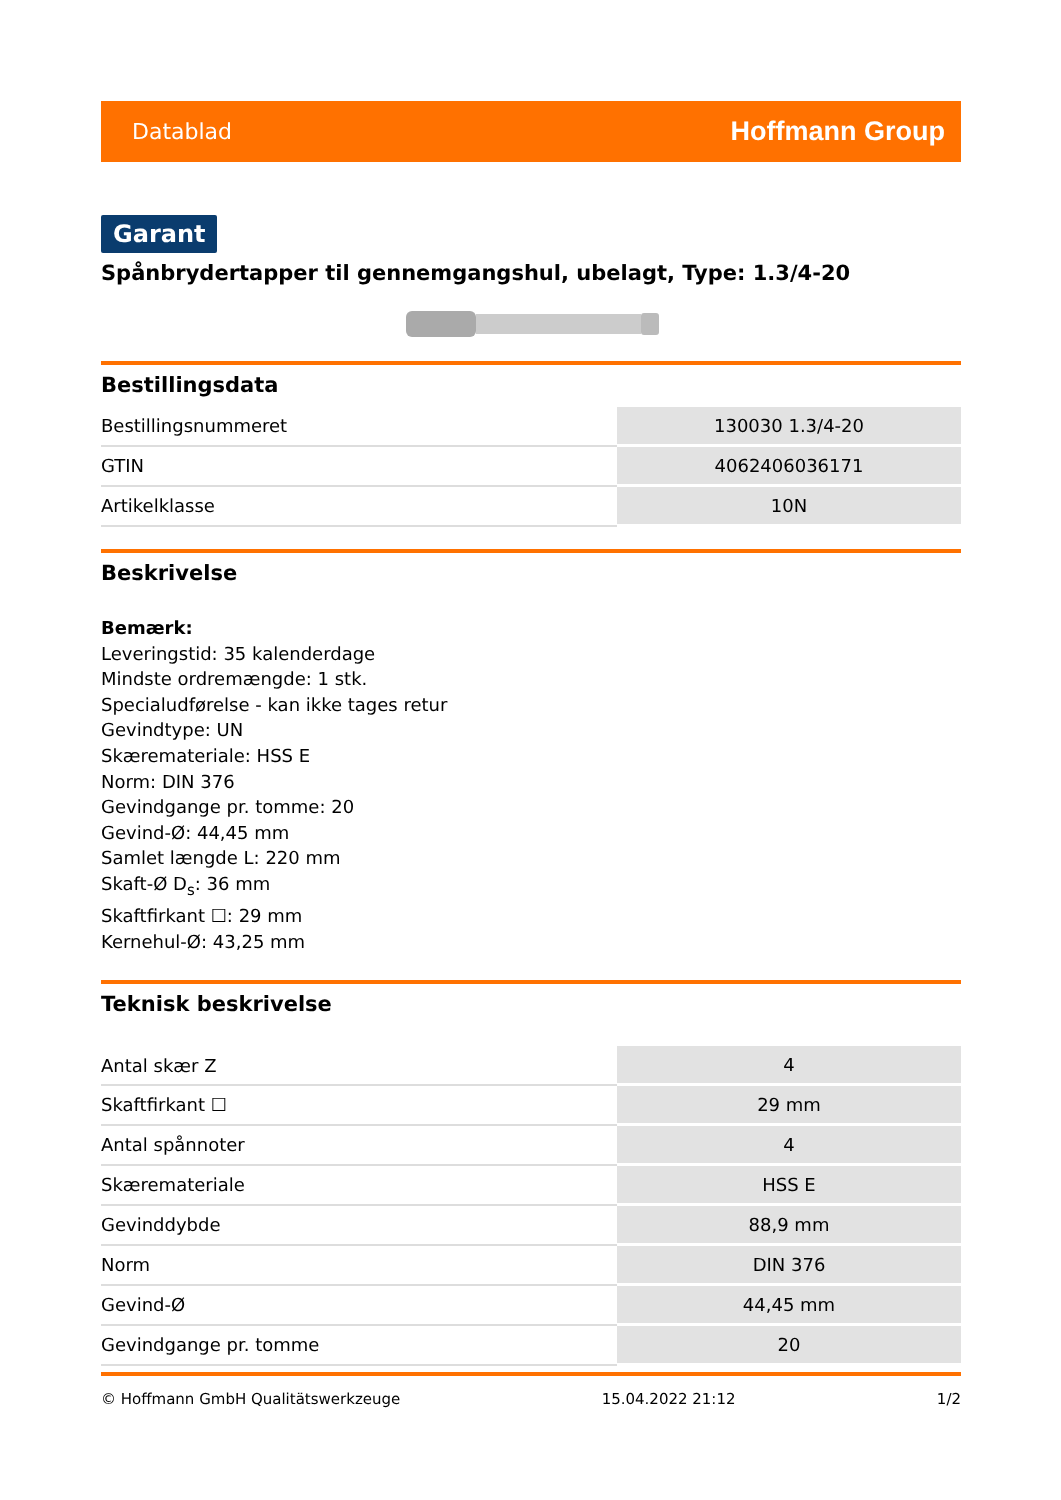Datablad Hoffmann Group
Garant
Spånbrydertapper til gennemgangshul, ubelagt, Type: 1.3/4-20
Bestillingsdata
| Bestillingsnummeret | 130030 1.3/4-20 |
| GTIN | 4062406036171 |
| Artikelklasse | 10N |
Beskrivelse
Bemærk:
Leveringstid: 35 kalenderdage
Mindste ordremængde: 1 stk.
Specialudførelse - kan ikke tages retur
Gevindtype: UN
Skæremateriale: HSS E
Norm: DIN 376
Gevindgange pr. tomme: 20
Gevind-Ø: 44,45 mm
Samlet længde L: 220 mm
Skaft-Ø D<sub>s</sub>: 36 mm
Skaftfirkant ☐: 29 mm
Kernehul-Ø: 43,25 mm
Teknisk beskrivelse
| Antal skær Z | 4 |
| Skaftfirkant ☐ | 29 mm |
| Antal spånnoter | 4 |
| Skæremateriale | HSS E |
| Gevinddybde | 88,9 mm |
| Norm | DIN 376 |
| Gevind-Ø | 44,45 mm |
| Gevindgange pr. tomme | 20 |
© Hoffmann GmbH Qualitätswerkzeuge 15.04.2022 21:12 1/2